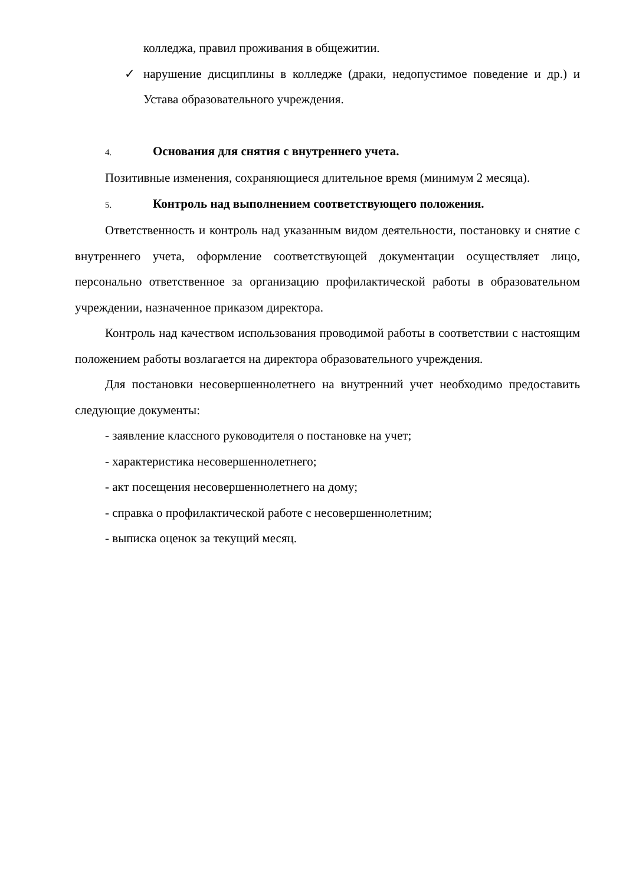колледжа, правил проживания в общежитии.
✓ нарушение дисциплины в колледже (драки, недопустимое поведение и др.) и Устава образовательного учреждения.
4. Основания для снятия с внутреннего учета.
Позитивные изменения, сохраняющиеся длительное время (минимум 2 месяца).
5. Контроль над выполнением соответствующего положения.
Ответственность и контроль над указанным видом деятельности, постановку и снятие с внутреннего учета, оформление соответствующей документации осуществляет лицо, персонально ответственное за организацию профилактической работы в образовательном учреждении, назначенное приказом директора.
Контроль над качеством использования проводимой работы в соответствии с настоящим положением работы возлагается на директора образовательного учреждения.
Для постановки несовершеннолетнего на внутренний учет необходимо предоставить следующие документы:
- заявление классного руководителя о постановке на учет;
- характеристика несовершеннолетнего;
- акт посещения несовершеннолетнего на дому;
- справка о профилактической работе с несовершеннолетним;
- выписка оценок за текущий месяц.